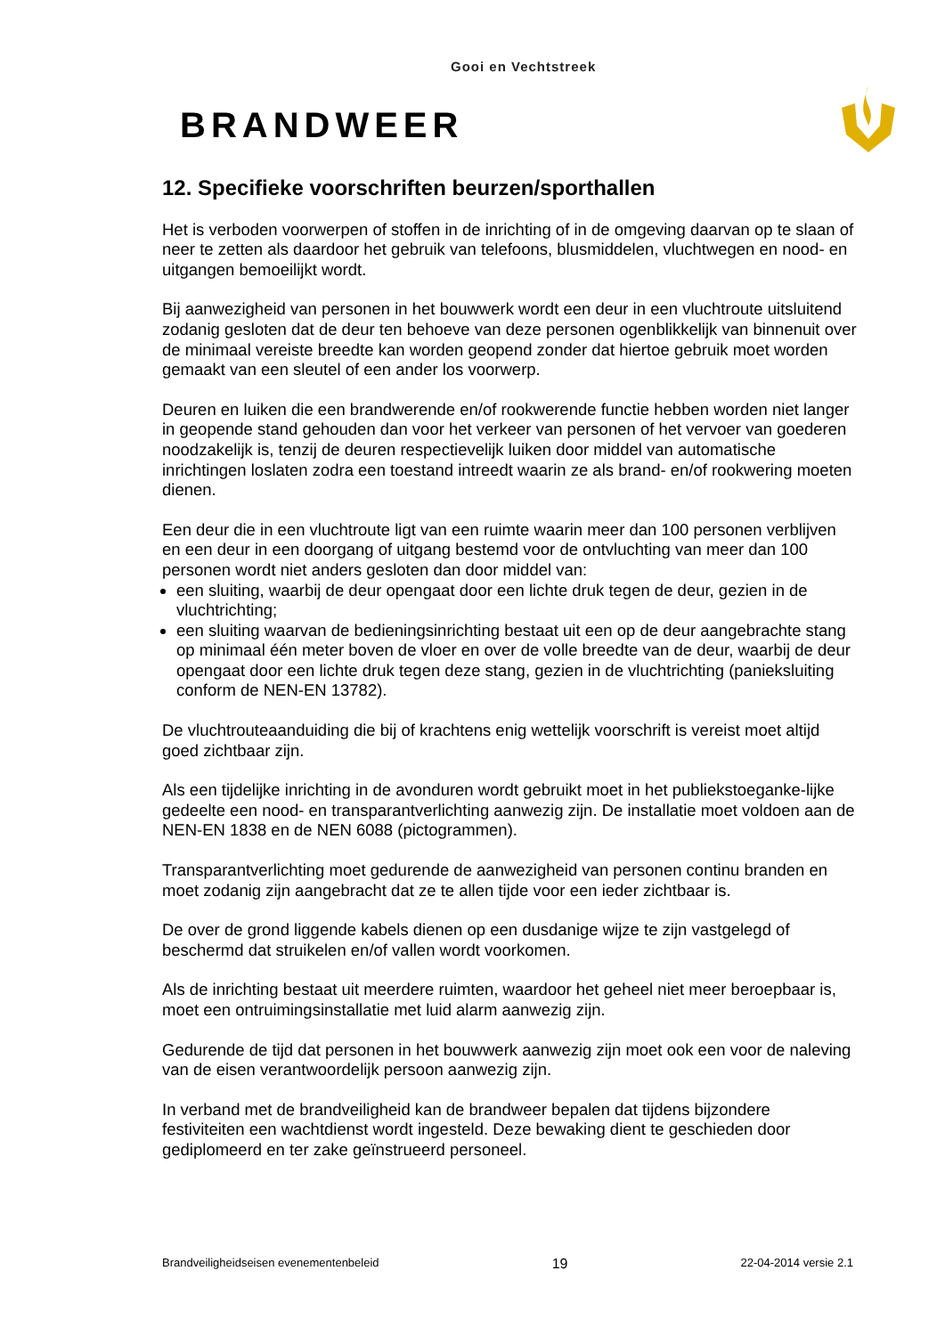Gooi en Vechtstreek
BRANDWEER
12. Specifieke voorschriften beurzen/sporthallen
Het is verboden voorwerpen of stoffen in de inrichting of in de omgeving daarvan op te slaan of neer te zetten als daardoor het gebruik van telefoons, blusmiddelen, vluchtwegen en nood- en uitgangen bemoeilijkt wordt.
Bij aanwezigheid van personen in het bouwwerk wordt een deur in een vluchtroute uitsluitend zodanig gesloten dat de deur ten behoeve van deze personen ogenblikkelijk van binnenuit over de minimaal vereiste breedte kan worden geopend zonder dat hiertoe gebruik moet worden gemaakt van een sleutel of een ander los voorwerp.
Deuren en luiken die een brandwerende en/of rookwerende functie hebben worden niet langer in geopende stand gehouden dan voor het verkeer van personen of het vervoer van goederen noodzakelijk is, tenzij de deuren respectievelijk luiken door middel van automatische inrichtingen loslaten zodra een toestand intreedt waarin ze als brand- en/of rookwering moeten dienen.
Een deur die in een vluchtroute ligt van een ruimte waarin meer dan 100 personen verblijven en een deur in een doorgang of uitgang bestemd voor de ontvluchting van meer dan 100 personen wordt niet anders gesloten dan door middel van:
een sluiting, waarbij de deur opengaat door een lichte druk tegen de deur, gezien in de vluchtrichting;
een sluiting waarvan de bedieningsinrichting bestaat uit een op de deur aangebrachte stang op minimaal één meter boven de vloer en over de volle breedte van de deur, waarbij de deur opengaat door een lichte druk tegen deze stang, gezien in de vluchtrichting (panieksluiting conform de NEN-EN 13782).
De vluchtrouteaanduiding die bij of krachtens enig wettelijk voorschrift is vereist moet altijd goed zichtbaar zijn.
Als een tijdelijke inrichting in de avonduren wordt gebruikt moet in het publiekstoeganke-lijke gedeelte een nood- en transparantverlichting aanwezig zijn. De installatie moet voldoen aan de NEN-EN 1838 en de NEN 6088 (pictogrammen).
Transparantverlichting moet gedurende de aanwezigheid van personen continu branden en moet zodanig zijn aangebracht dat ze te allen tijde voor een ieder zichtbaar is.
De over de grond liggende kabels dienen op een dusdanige wijze te zijn vastgelegd of beschermd dat struikelen en/of vallen wordt voorkomen.
Als de inrichting bestaat uit meerdere ruimten, waardoor het geheel niet meer beroepbaar is, moet een ontruimingsinstallatie met luid alarm aanwezig zijn.
Gedurende de tijd dat personen in het bouwwerk aanwezig zijn moet ook een voor de naleving van de eisen verantwoordelijk persoon aanwezig zijn.
In verband met de brandveiligheid kan de brandweer bepalen dat tijdens bijzondere festiviteiten een wachtdienst wordt ingesteld. Deze bewaking dient te geschieden door gediplomeerd en ter zake geïnstrueerd personeel.
Brandveiligheidseisen evenementenbeleid 19 22-04-2014 versie 2.1